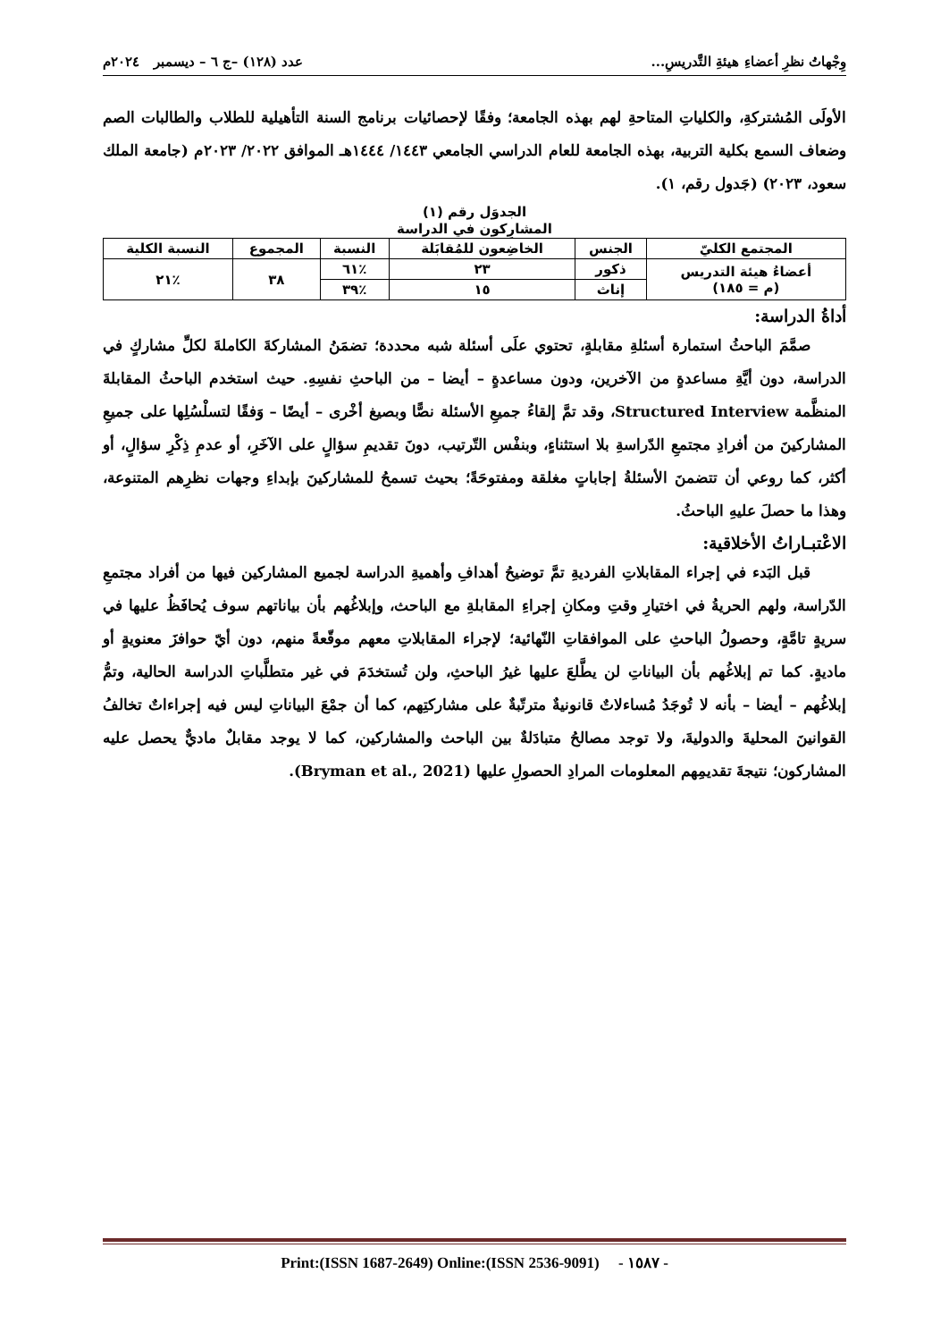وِجْهاتُ نظرِ أعضاءِ هيئةِ التَّدريسِ... عدد (١٢٨) –ج ٦ – ديسمبر ٢٠٢٤م
الأولَى المُشتركةِ، والكلياتِ المتاحةِ لهم بهذه الجامعة؛ وفقًا لإحصائيات برنامج السنة التأهيلية للطلاب والطالبات الصم وضعاف السمع بكلية التربية، بهذه الجامعة للعام الدراسي الجامعي ١٤٤٣/ ١٤٤٤هـ الموافق ٢٠٢٢/ ٢٠٢٣م (جامعة الملك سعود، ٢٠٢٣) (جَدول رقم، ١).
الجدوَل رقم (١)
المشارِكون في الدراسة
| المجتمع الكليّ | الجنس | الخاضِعون للمُقابَلة | النسبة | المجموع | النسبة الكلية |
| --- | --- | --- | --- | --- | --- |
| أعضاءُ هيئة التدريس (م = ١٨٥) | ذكور | ٢٣ | ٪٦١ | ٣٨ | ٪٢١ |
| | إناث | ١٥ | ٪٣٩ | | |
أداةُ الدراسة:
صمَّمَ الباحثُ استمارة أسئلةِ مقابلةٍ، تحتوي علَى أسئلة شبه محددة؛ تضمَنُ المشاركةَ الكاملةَ لكلِّ مشاركٍ في الدراسة، دون أيَّةِ مساعدةٍ من الآخرين، ودون مساعدةٍ – أيضا – من الباحثِ نفسِهِ. حيث استخدم الباحثُ المقابلةَ المنظَّمة Structured Interview، وقد تمَّ إلقاءُ جميعِ الأسئلة نصًّا وبصيغ أخْرى – أيضًا – وَفقًا لتسلْسُلِها على جميعِ المشاركينَ من أفرادِ مجتمعِ الدّراسةِ بلا استثناءٍ، وبنفْس التّرتيب، دونَ تقديمِ سؤالٍ على الآخَرِ، أو عدمِ ذِكْرِ سؤالٍ، أو أكثر، كما روعي أن تتضمنَ الأسئلةُ إجاباتٍ مغلقة ومفتوحَةً؛ بحيث تسمحُ للمشاركينَ بإبداءِ وجهات نظرِهم المتنوعة، وهذا ما حصلَ عليهِ الباحثُ.
الاعْتبـاراتُ الأخلاقية:
قبل البَدء في إجراء المقابلاتِ الفرديةِ تمَّ توضيحُ أهدافِ وأهميةِ الدراسة لجميع المشاركين فيها من أفراد مجتمعِ الدّراسة، ولهم الحريةُ في اختيارِ وقتِ ومكانِ إجراءِ المقابلةِ مع الباحث، وإبلاغُهم بأن بياناتهم سوف يُحافَظُ عليها في سريةٍ تامَّةٍ، وحصولُ الباحثِ على الموافقاتِ النّهائية؛ لإجراء المقابلاتِ معهم موقّعةً منهم، دون أيّ حوافزَ معنويةٍ أو ماديةٍ. كما تم إبلاغُهم بأن البياناتِ لن يطَّلعَ عليها غيرُ الباحثِ، ولن تُستخدَمَ في غير متطلَّباتِ الدراسة الحالية، وتمُّ إبلاغُهم – أيضا – بأنه لا تُوجَدُ مُساءلاتٌ قانونيةٌ مترتّبةٌ على مشاركتِهم، كما أن جمْعَ البياناتِ ليس فيه إجراءاتٌ تخالفُ القوانينَ المحليةَ والدوليةَ، ولا توجد مصالحُ متبادَلةٌ بين الباحث والمشاركين، كما لا يوجد مقابلٌ ماديٌّ يحصل عليه المشاركون؛ نتيجةَ تقديمِهم المعلومات المرادِ الحصولِ عليها (Bryman et al., 2021).
Print:(ISSN 1687-2649) Online:(ISSN 2536-9091) - ١٥٨٧ -